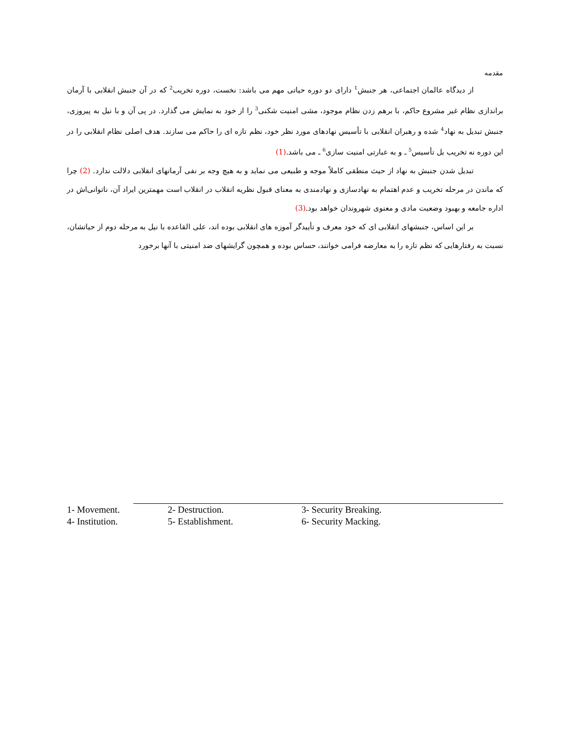مقدمه
از دیدگاه عالمان اجتماعی، هر جنبش<sup>1</sup> دارای دو دوره حیاتی مهم می باشد: نخست، دوره تخریب<sup>2</sup> که در آن جنبش انقلابی با آرمان براندازی نظام غیر مشروع حاکم، با برهم زدن نظام موجود، مشی امنیت شکنی<sup>3</sup> را از خود به نمایش می گذارد. در پی آن و با نیل به پیروزی، جنبش تبدیل به نهاد<sup>4</sup> شده و رهبران انقلابی با تأسیس نهادهای مورد نظر خود، نظم تازه ای را حاکم می سازند. هدف اصلی نظام انقلابی را در این دوره نه تخریب بل تأسیس<sup>5</sup> ـ و به عبارتی امنیت سازی<sup>6</sup> ـ می باشد.(1)
تبدیل شدن جنبش به نهاد از حیث منطقی کاملاً موجه و طبیعی می نماید و به هیچ وجه بر نفی آرمانهای انقلابی دلالت ندارد. (2) چرا که ماندن در مرحله تخریب و عدم اهتمام به نهادسازی و نهادمندی به معنای قبول نظریه انقلاب در انقلاب است مهمترین ایراد آن، ناتوانی‌اش در اداره جامعه و بهبود وضعیت مادی و معنوی شهروندان خواهد بود.(3)
بر این اساس، جنبشهای انقلابی ای که خود معرف و تأییدگر آموزه های انقلابی بوده اند، علی القاعده با نیل به مرحله دوم از حیاتشان، نسبت به رفتارهایی که نظم تازه را به معارضه فرامی خوانند، حساس بوده و همچون گرایشهای ضد امنیتی با آنها برخورد
| 1- Movement. | 2- Destruction. | 3- Security Breaking. |
| 4- Institution. | 5- Establishment. | 6- Security Macking. |